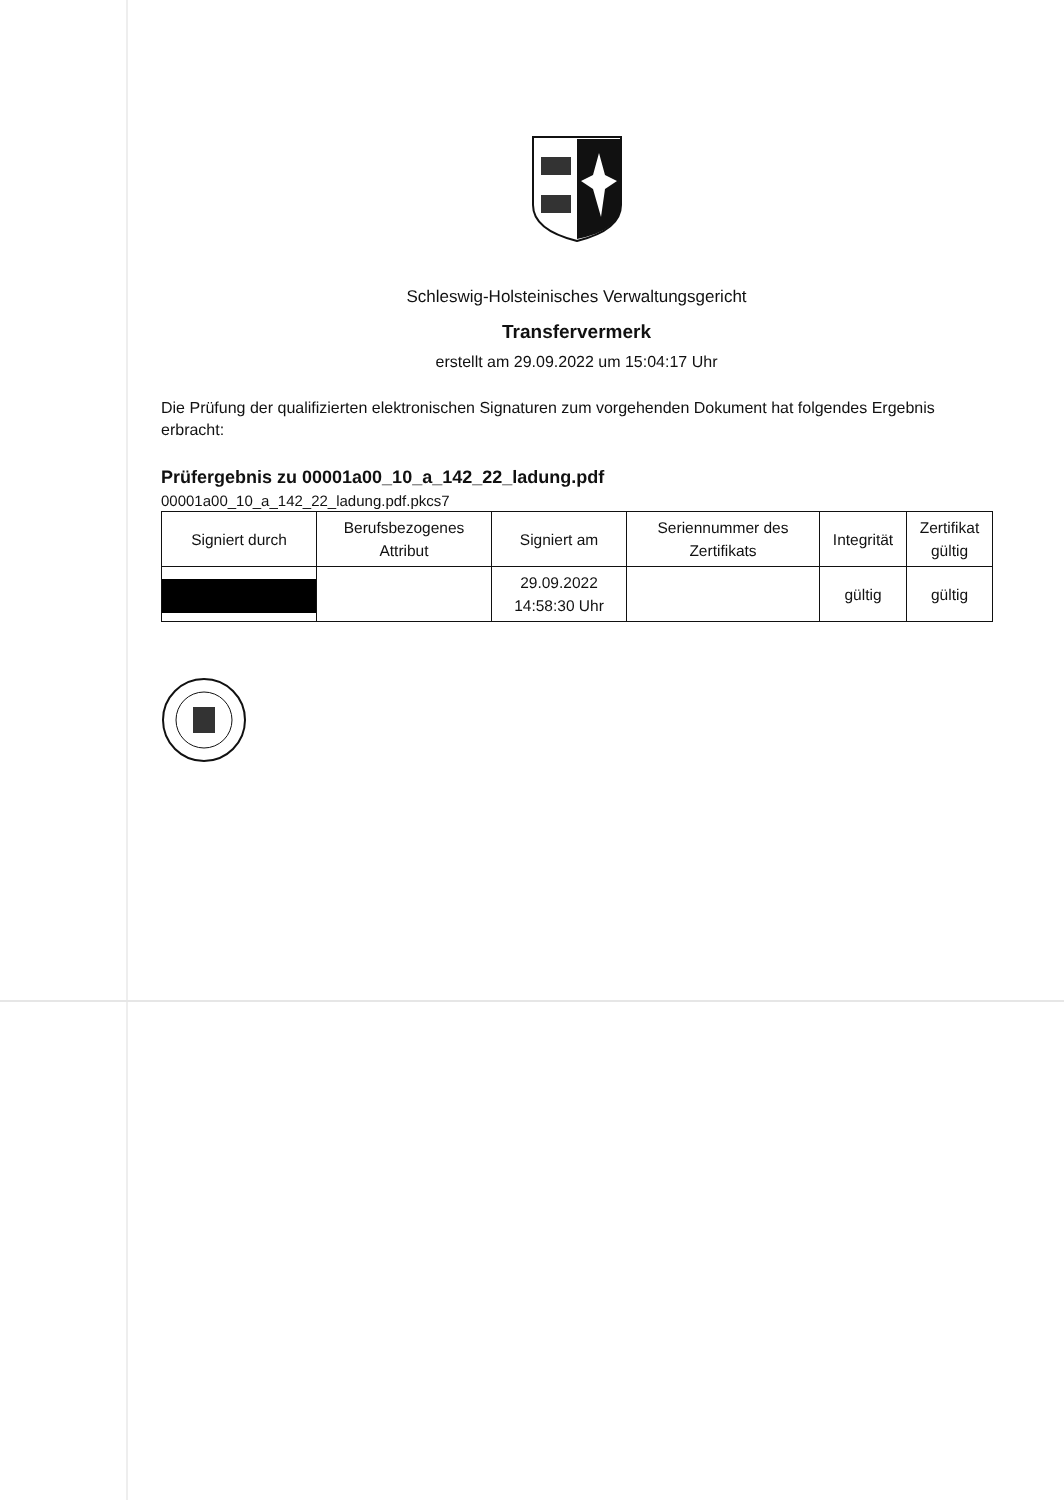Schleswig-Holsteinisches Verwaltungsgericht
Transfervermerk
erstellt am 29.09.2022 um 15:04:17 Uhr
Die Prüfung der qualifizierten elektronischen Signaturen zum vorgehenden Dokument hat folgendes Ergebnis erbracht:
Prüfergebnis zu 00001a00_10_a_142_22_ladung.pdf
00001a00_10_a_142_22_ladung.pdf.pkcs7
| Signiert durch | Berufsbezogenes Attribut | Signiert am | Seriennummer des Zertifikats | Integrität | Zertifikat gültig |
| --- | --- | --- | --- | --- | --- |
| | | 29.09.2022 14:58:30 Uhr | | gültig | gültig |